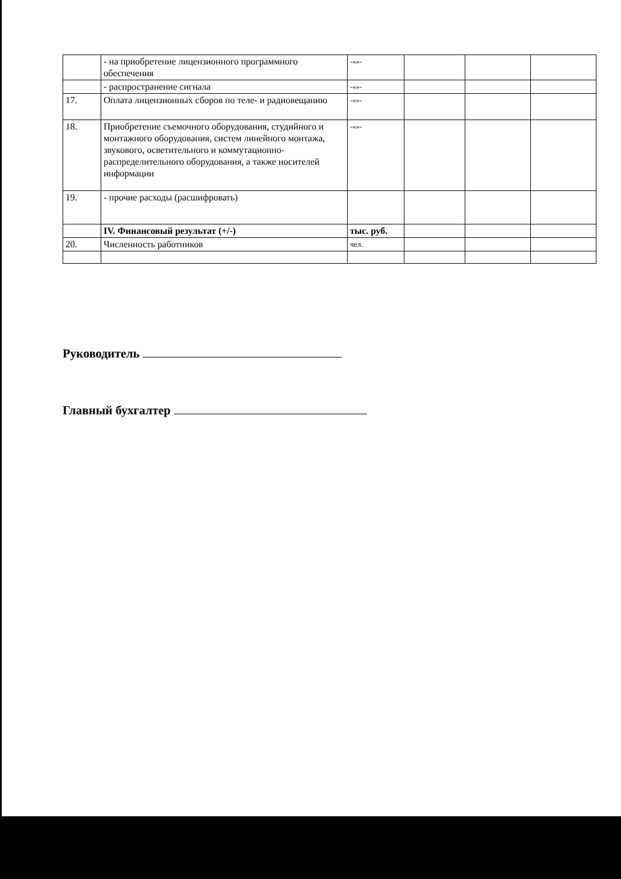| | - на приобретение лицензионного программного обеспечения | -«»- | | | |
| | - распространение сигнала | -«»- | | | |
| 17. | Оплата лицензионных сборов по теле- и радиовещанию | -«»- | | | |
| 18. | Приобретение съемочного оборудования, студийного и монтажного оборудования, систем линейного монтажа, звукового, осветительного и коммутационно-распределительного оборудования, а также носителей информации | -«»- | | | |
| 19. | - прочие расходы (расшифровать) | | | | |
| | IV. Финансовый результат (+/-) | тыс. руб. | | | |
| 20. | Численность работников | чел. | | | |
Руководитель
Главный бухгалтер